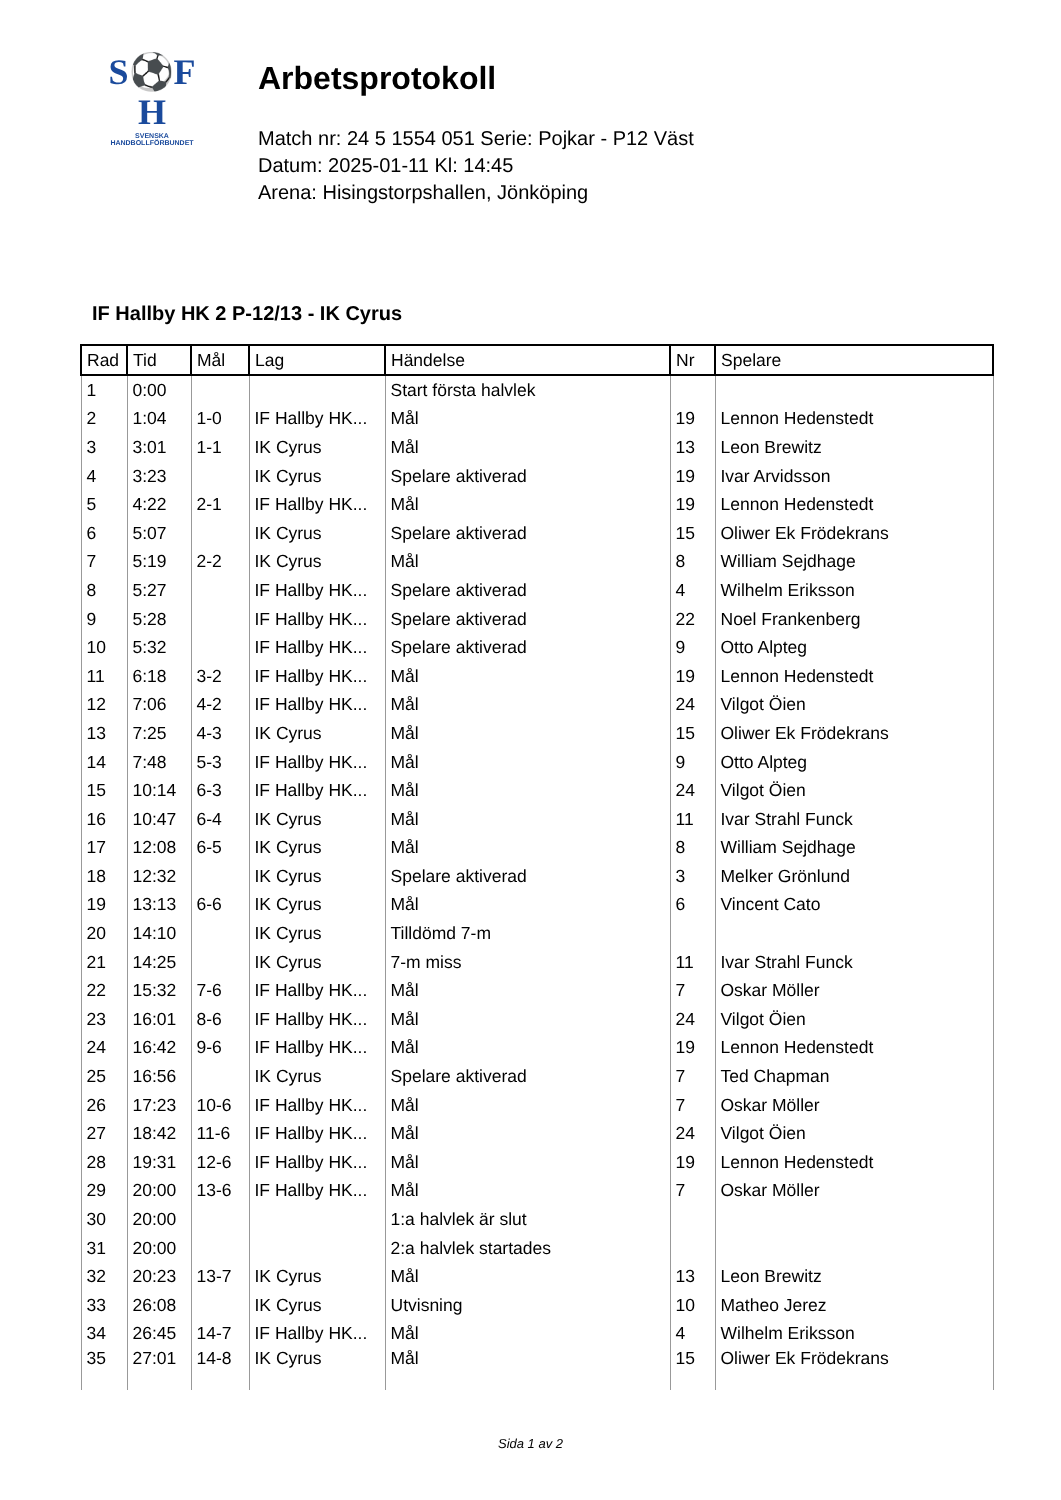S⚽F
H
SVENSKA
HANDBOLLFÖRBUNDET
Arbetsprotokoll
Match nr: 24 5 1554 051 Serie: Pojkar - P12 Väst
Datum: 2025-01-11 Kl: 14:45
Arena: Hisingstorpshallen, Jönköping
IF Hallby HK 2 P-12/13 - IK Cyrus
| Rad | Tid | Mål | Lag | Händelse | Nr | Spelare |
| --- | --- | --- | --- | --- | --- | --- |
| 1 | 0:00 | | | Start första halvlek | | |
| 2 | 1:04 | 1-0 | IF Hallby HK... | Mål | 19 | Lennon Hedenstedt |
| 3 | 3:01 | 1-1 | IK Cyrus | Mål | 13 | Leon Brewitz |
| 4 | 3:23 | | IK Cyrus | Spelare aktiverad | 19 | Ivar Arvidsson |
| 5 | 4:22 | 2-1 | IF Hallby HK... | Mål | 19 | Lennon Hedenstedt |
| 6 | 5:07 | | IK Cyrus | Spelare aktiverad | 15 | Oliwer Ek Frödekrans |
| 7 | 5:19 | 2-2 | IK Cyrus | Mål | 8 | William Sejdhage |
| 8 | 5:27 | | IF Hallby HK... | Spelare aktiverad | 4 | Wilhelm Eriksson |
| 9 | 5:28 | | IF Hallby HK... | Spelare aktiverad | 22 | Noel Frankenberg |
| 10 | 5:32 | | IF Hallby HK... | Spelare aktiverad | 9 | Otto Alpteg |
| 11 | 6:18 | 3-2 | IF Hallby HK... | Mål | 19 | Lennon Hedenstedt |
| 12 | 7:06 | 4-2 | IF Hallby HK... | Mål | 24 | Vilgot Öien |
| 13 | 7:25 | 4-3 | IK Cyrus | Mål | 15 | Oliwer Ek Frödekrans |
| 14 | 7:48 | 5-3 | IF Hallby HK... | Mål | 9 | Otto Alpteg |
| 15 | 10:14 | 6-3 | IF Hallby HK... | Mål | 24 | Vilgot Öien |
| 16 | 10:47 | 6-4 | IK Cyrus | Mål | 11 | Ivar Strahl Funck |
| 17 | 12:08 | 6-5 | IK Cyrus | Mål | 8 | William Sejdhage |
| 18 | 12:32 | | IK Cyrus | Spelare aktiverad | 3 | Melker Grönlund |
| 19 | 13:13 | 6-6 | IK Cyrus | Mål | 6 | Vincent Cato |
| 20 | 14:10 | | IK Cyrus | Tilldömd 7-m | | |
| 21 | 14:25 | | IK Cyrus | 7-m miss | 11 | Ivar Strahl Funck |
| 22 | 15:32 | 7-6 | IF Hallby HK... | Mål | 7 | Oskar Möller |
| 23 | 16:01 | 8-6 | IF Hallby HK... | Mål | 24 | Vilgot Öien |
| 24 | 16:42 | 9-6 | IF Hallby HK... | Mål | 19 | Lennon Hedenstedt |
| 25 | 16:56 | | IK Cyrus | Spelare aktiverad | 7 | Ted Chapman |
| 26 | 17:23 | 10-6 | IF Hallby HK... | Mål | 7 | Oskar Möller |
| 27 | 18:42 | 11-6 | IF Hallby HK... | Mål | 24 | Vilgot Öien |
| 28 | 19:31 | 12-6 | IF Hallby HK... | Mål | 19 | Lennon Hedenstedt |
| 29 | 20:00 | 13-6 | IF Hallby HK... | Mål | 7 | Oskar Möller |
| 30 | 20:00 | | | 1:a halvlek är slut | | |
| 31 | 20:00 | | | 2:a halvlek startades | | |
| 32 | 20:23 | 13-7 | IK Cyrus | Mål | 13 | Leon Brewitz |
| 33 | 26:08 | | IK Cyrus | Utvisning | 10 | Matheo Jerez |
| 34 | 26:45 | 14-7 | IF Hallby HK... | Mål | 4 | Wilhelm Eriksson |
| 35 | 27:01 | 14-8 | IK Cyrus | Mål | 15 | Oliwer Ek Frödekrans |
Sida 1 av 2